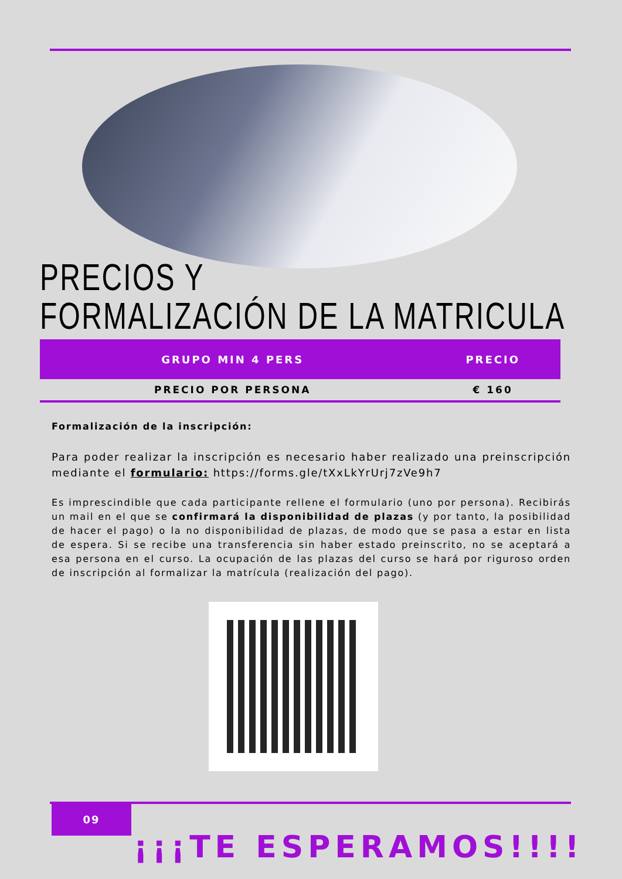PRECIOS Y
FORMALIZACIÓN DE LA MATRICULA
| GRUPO MIN 4 PERS | PRECIO |
| --- | --- |
| PRECIO POR PERSONA | € 160 |
Formalización de la inscripción:
Para poder realizar la inscripción es necesario haber realizado una preinscripción mediante el formulario: https://forms.gle/tXxLkYrUrj7zVe9h7
Es imprescindible que cada participante rellene el formulario (uno por persona). Recibirás un mail en el que se confirmará la disponibilidad de plazas (y por tanto, la posibilidad de hacer el pago) o la no disponibilidad de plazas, de modo que se pasa a estar en lista de espera. Si se recibe una transferencia sin haber estado preinscrito, no se aceptará a esa persona en el curso. La ocupación de las plazas del curso se hará por riguroso orden de inscripción al formalizar la matrícula (realización del pago).
09
¡¡¡TE ESPERAMOS!!!!